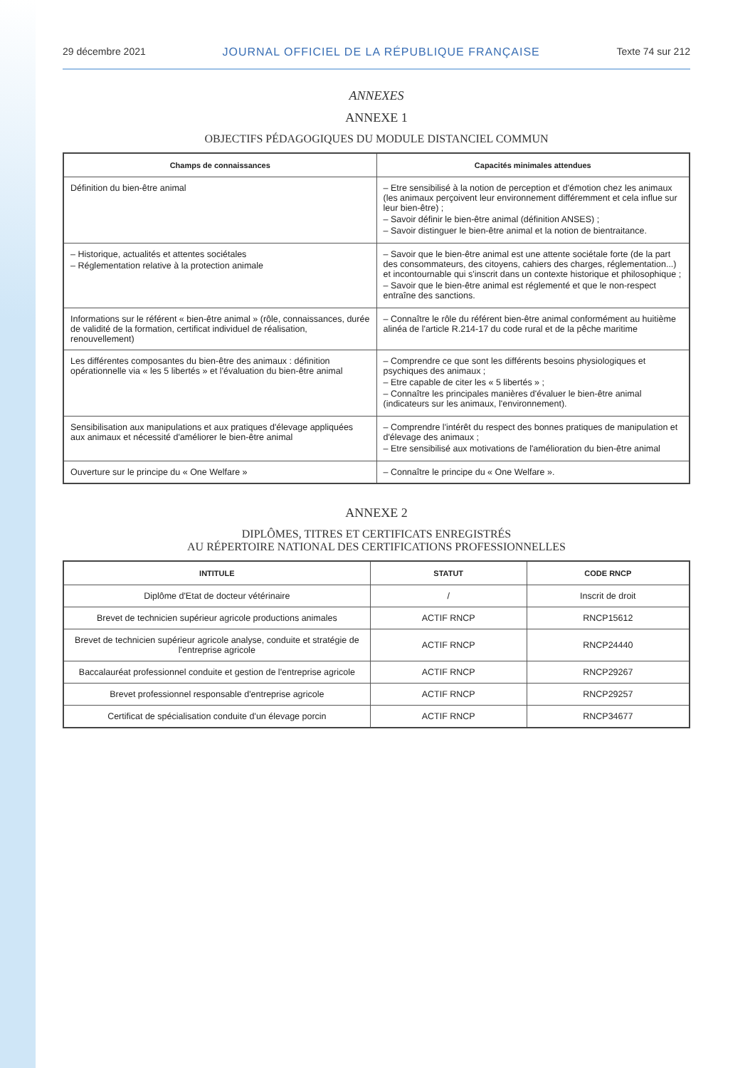29 décembre 2021 JOURNAL OFFICIEL DE LA RÉPUBLIQUE FRANÇAISE Texte 74 sur 212
ANNEXES
ANNEXE 1
OBJECTIFS PÉDAGOGIQUES DU MODULE DISTANCIEL COMMUN
| Champs de connaissances | Capacités minimales attendues |
| --- | --- |
| Définition du bien-être animal | – Etre sensibilisé à la notion de perception et d'émotion chez les animaux (les animaux perçoivent leur environnement différemment et cela influe sur leur bien-être) ; – Savoir définir le bien-être animal (définition ANSES) ; – Savoir distinguer le bien-être animal et la notion de bientraitance. |
| – Historique, actualités et attentes sociétales – Réglementation relative à la protection animale | – Savoir que le bien-être animal est une attente sociétale forte (de la part des consommateurs, des citoyens, cahiers des charges, réglementation...) et incontournable qui s'inscrit dans un contexte historique et philosophique ; – Savoir que le bien-être animal est réglementé et que le non-respect entraîne des sanctions. |
| Informations sur le référent « bien-être animal » (rôle, connaissances, durée de validité de la formation, certificat individuel de réalisation, renouvellement) | – Connaître le rôle du référent bien-être animal conformément au huitième alinéa de l'article R.214-17 du code rural et de la pêche maritime |
| Les différentes composantes du bien-être des animaux : définition opérationnelle via « les 5 libertés » et l'évaluation du bien-être animal | – Comprendre ce que sont les différents besoins physiologiques et psychiques des animaux ; – Etre capable de citer les « 5 libertés » ; – Connaître les principales manières d'évaluer le bien-être animal (indicateurs sur les animaux, l'environnement). |
| Sensibilisation aux manipulations et aux pratiques d'élevage appliquées aux animaux et nécessité d'améliorer le bien-être animal | – Comprendre l'intérêt du respect des bonnes pratiques de manipulation et d'élevage des animaux ; – Etre sensibilisé aux motivations de l'amélioration du bien-être animal |
| Ouverture sur le principe du « One Welfare » | – Connaître le principe du « One Welfare ». |
ANNEXE 2
DIPLÔMES, TITRES ET CERTIFICATS ENREGISTRÉS
AU RÉPERTOIRE NATIONAL DES CERTIFICATIONS PROFESSIONNELLES
| INTITULE | STATUT | CODE RNCP |
| --- | --- | --- |
| Diplôme d'Etat de docteur vétérinaire | / | Inscrit de droit |
| Brevet de technicien supérieur agricole productions animales | ACTIF RNCP | RNCP15612 |
| Brevet de technicien supérieur agricole analyse, conduite et stratégie de l'entreprise agricole | ACTIF RNCP | RNCP24440 |
| Baccalauréat professionnel conduite et gestion de l'entreprise agricole | ACTIF RNCP | RNCP29267 |
| Brevet professionnel responsable d'entreprise agricole | ACTIF RNCP | RNCP29257 |
| Certificat de spécialisation conduite d'un élevage porcin | ACTIF RNCP | RNCP34677 |